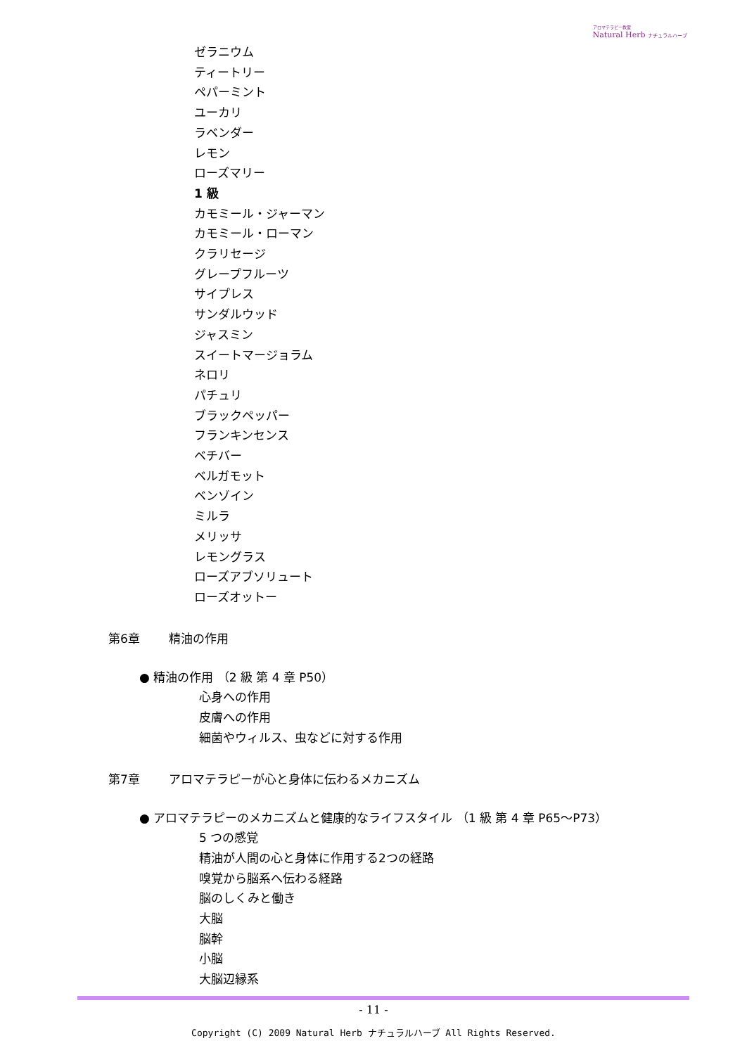アロマテラピー教室
Natural Herb ナチュラルハーブ
ゼラニウム
ティートリー
ペパーミント
ユーカリ
ラベンダー
レモン
ローズマリー
1 級
カモミール・ジャーマン
カモミール・ローマン
クラリセージ
グレープフルーツ
サイプレス
サンダルウッド
ジャスミン
スイートマージョラム
ネロリ
パチュリ
ブラックペッパー
フランキンセンス
ベチバー
ベルガモット
ベンゾイン
ミルラ
メリッサ
レモングラス
ローズアブソリュート
ローズオットー
第6章 精油の作用
● 精油の作用 （2 級 第 4 章 P50）
心身への作用
皮膚への作用
細菌やウィルス、虫などに対する作用
第7章 アロマテラピーが心と身体に伝わるメカニズム
● アロマテラピーのメカニズムと健康的なライフスタイル （1 級 第 4 章 P65～P73）
5 つの感覚
精油が人間の心と身体に作用する2つの経路
嗅覚から脳系へ伝わる経路
脳のしくみと働き
大脳
脳幹
小脳
大脳辺縁系
- 11 -
Copyright (C) 2009 Natural Herb ナチュラルハーブ All Rights Reserved.